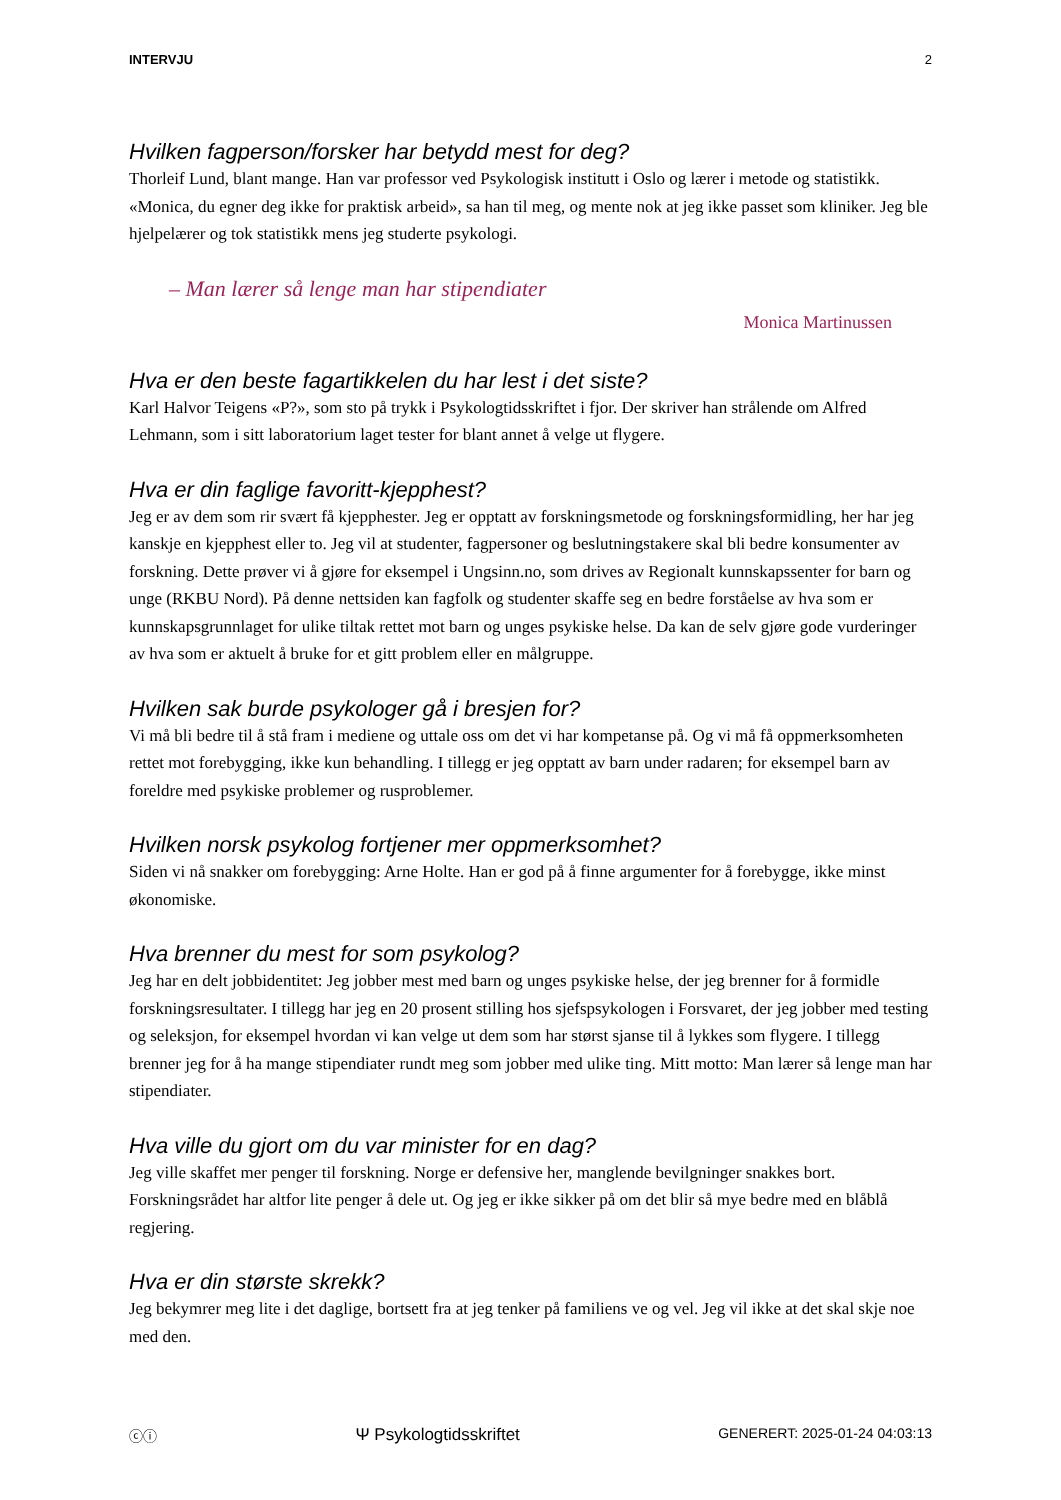INTERVJU 2
Hvilken fagperson/forsker har betydd mest for deg?
Thorleif Lund, blant mange. Han var professor ved Psykologisk institutt i Oslo og lærer i metode og statistikk. «Monica, du egner deg ikke for praktisk arbeid», sa han til meg, og mente nok at jeg ikke passet som kliniker. Jeg ble hjelpelærer og tok statistikk mens jeg studerte psykologi.
– Man lærer så lenge man har stipendiater
Monica Martinussen
Hva er den beste fagartikkelen du har lest i det siste?
Karl Halvor Teigens «P?», som sto på trykk i Psykologtidsskriftet i fjor. Der skriver han strålende om Alfred Lehmann, som i sitt laboratorium laget tester for blant annet å velge ut flygere.
Hva er din faglige favoritt-kjepphest?
Jeg er av dem som rir svært få kjepphester. Jeg er opptatt av forskningsmetode og forskningsformidling, her har jeg kanskje en kjepphest eller to. Jeg vil at studenter, fagpersoner og beslutningstakere skal bli bedre konsumenter av forskning. Dette prøver vi å gjøre for eksempel i Ungsinn.no, som drives av Regionalt kunnskapssenter for barn og unge (RKBU Nord). På denne nettsiden kan fagfolk og studenter skaffe seg en bedre forståelse av hva som er kunnskapsgrunnlaget for ulike tiltak rettet mot barn og unges psykiske helse. Da kan de selv gjøre gode vurderinger av hva som er aktuelt å bruke for et gitt problem eller en målgruppe.
Hvilken sak burde psykologer gå i bresjen for?
Vi må bli bedre til å stå fram i mediene og uttale oss om det vi har kompetanse på. Og vi må få oppmerksomheten rettet mot forebygging, ikke kun behandling. I tillegg er jeg opptatt av barn under radaren; for eksempel barn av foreldre med psykiske problemer og rusproblemer.
Hvilken norsk psykolog fortjener mer oppmerksomhet?
Siden vi nå snakker om forebygging: Arne Holte. Han er god på å finne argumenter for å forebygge, ikke minst økonomiske.
Hva brenner du mest for som psykolog?
Jeg har en delt jobbidentitet: Jeg jobber mest med barn og unges psykiske helse, der jeg brenner for å formidle forskningsresultater. I tillegg har jeg en 20 prosent stilling hos sjefspsykologen i Forsvaret, der jeg jobber med testing og seleksjon, for eksempel hvordan vi kan velge ut dem som har størst sjanse til å lykkes som flygere. I tillegg brenner jeg for å ha mange stipendiater rundt meg som jobber med ulike ting. Mitt motto: Man lærer så lenge man har stipendiater.
Hva ville du gjort om du var minister for en dag?
Jeg ville skaffet mer penger til forskning. Norge er defensive her, manglende bevilgninger snakkes bort. Forskningsrådet har altfor lite penger å dele ut. Og jeg er ikke sikker på om det blir så mye bedre med en blåblå regjering.
Hva er din største skrekk?
Jeg bekymrer meg lite i det daglige, bortsett fra at jeg tenker på familiens ve og vel. Jeg vil ikke at det skal skje noe med den.
ⓒⓘ Ψ Psykologtidsskriftet GENERERT: 2025-01-24 04:03:13